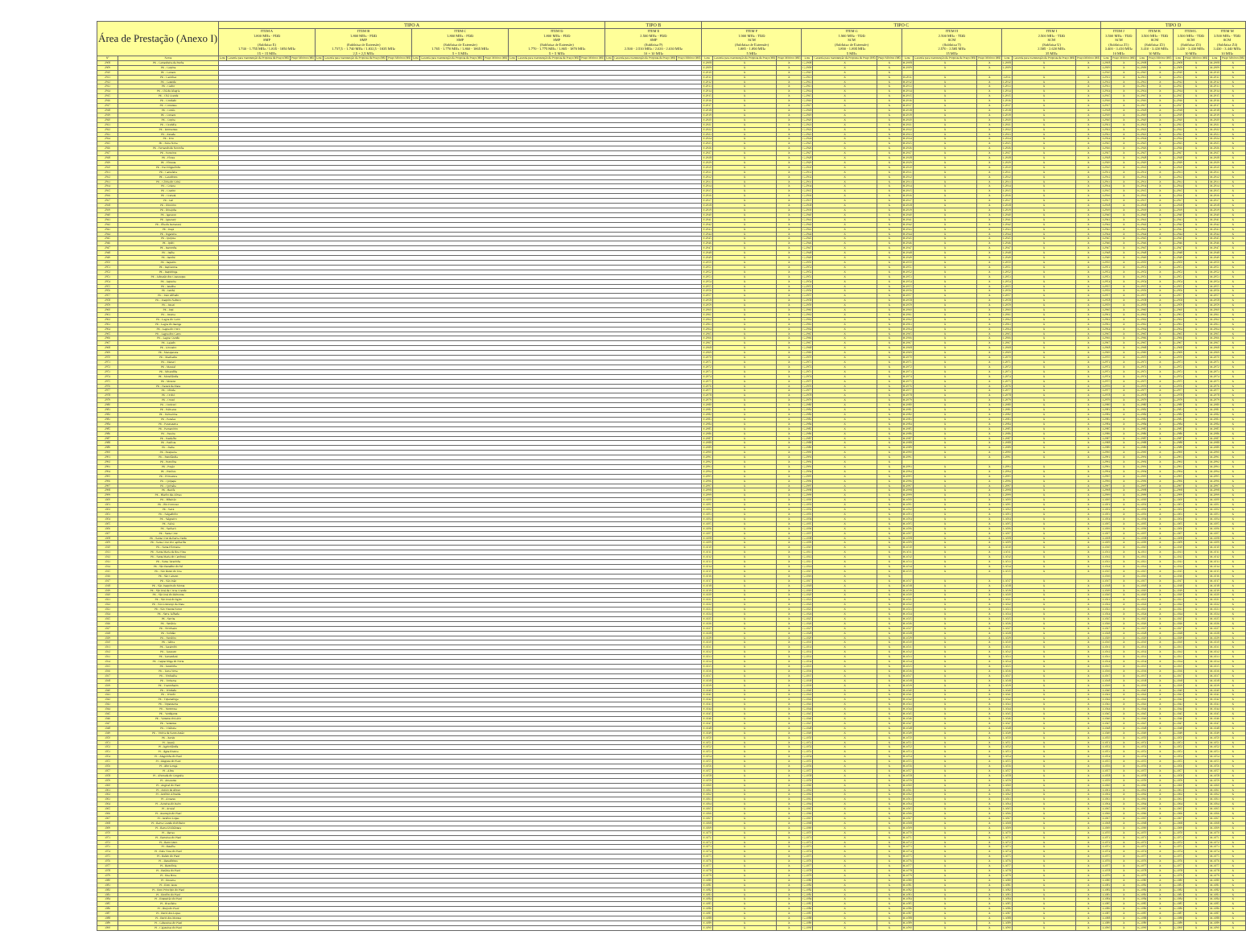| Área de Prestação (Anexo I) | | TIPO A | | | | | | | | | | | | TIPO B | | | TIPO C | | | | | | | | | | | | TIPO D | | | | | | | |
| --- | --- | --- | --- | --- | --- | --- | --- | --- | --- | --- | --- | --- | --- | --- | --- | --- | --- | --- | --- | --- | --- | --- | --- | --- | --- | --- | --- | --- | --- | --- | --- | --- | --- | --- | --- | --- |
| | | ITEM A 1.800 MHz - FDD SMP (Subfaixa E) 1.740 - 1.755 MHz / 1.835 - 1850 MHz 15 + 15 MHz | | | ITEM B 1.800 MHz - FDD SMP (Subfaixa de Extensão) 1.737,5 – 1.740 MHz / 1.832,5 - 1835 MHz 2,5 + 2,5 MHz | | | ITEM C 1.800 MHz - FDD SMP (Subfaixa de Extensão) 1.765 - 1.770 MHz / 1.860 - 1865 MHz 5 + 5 MHz | | | ITEM D 1.800 MHz - FDD SMP (Subfaixa de Extensão) 1.770 - 1.775 MHz / 1.865 - 1870 MHz 5 + 5 MHz | | | ITEM E 2.500 MHz - FDD SMP (Subfaixa P) 2.500 - 2.510 MHz / 2.620 - 2.630 MHz 10 + 10 MHz | | | ITEM F 1.900 MHz - TDD SCM (Subfaixa de Extensão) 1.885 - 1.890 MHz 5 MHz | | | ITEM G 1.900 MHz - TDD SCM (Subfaixa de Extensão) 1.890 - 1.895 MHz 5 MHz | | | ITEM H 2.500 MHz - TDD SCM (Subfaixa T) 2.570 - 2.585 MHz 15 MHz | | | ITEM I 2.500 MHz - TDD SCM (Subfaixa U) 2.585 - 2.620 MHz 35 MHz | | | ITEM J 3.500 MHz - TDD SCM (Subfaixa Z1) 3.400 - 3.410 MHz 10 MHz | | ITEM K 3.500 MHz - TDD SCM (Subfaixa Z2) 3.410 - 3.420 MHz 10 MHz | | ITEM L 3.500 MHz - TDD SCM (Subfaixa Z3) 3.420 - 3.430 MHz 10 MHz | | ITEM M 3.500 MHz - TDD SCM (Subfaixa Z4) 3.430 - 3.440 MHz 10 MHz | |
| Nº | Nome | Lote | Garantia para manutenção da Proposta de Preço (R$) | Preço Mínimo (R$) | Lote | Garantia para manutenção da Proposta de Preço (R$) | Preço Mínimo (R$) | Lote | Garantia para manutenção da Proposta de Preço (R$) | Preço Mínimo (R$) | Lote | Garantia para manutenção da Proposta de Preço (R$) | Preço Mínimo (R$) | Lote | Garantia para manutenção da Proposta de Preço (R$) | Preço Mínimo (R$) | Lote | Garantia para manutenção da Proposta de Preço (R$) | Preço Mínimo (R$) | Lote | Garantia para manutenção da Proposta de Preço (R$) | Preço Mínimo (R$) | Lote | Garantia para manutenção da Proposta de Preço (R$) | Preço Mínimo (R$) | Lote | Garantia para manutenção da Proposta de Preço (R$) | Preço Mínimo (R$) | Lote | Preço Mínimo (R$) | Lote | Preço Mínimo (R$) | Lote | Preço Mínimo (R$) | Lote | Preço Mínimo (R$) |
| 2908 | PE - Carnaubeira da Penha | | | | | | | | | | | | | | | | F-2908 | X | X | G-2908 | X | X | H-2908 | X | X | I-2908 | X | X | J-2908 | X | K-2908 | X | L-2908 | X | M-2908 | X |
| 2909 | PE - Carpina | | | | | | | | | | | | | | | | F-2909 | X | X | G-2909 | X | X | H-2909 | X | X | I-2909 | X | X | J-2909 | X | K-2909 | X | L-2909 | X | M-2909 | X |
| 2910 | PE - Caruaru | | | | | | | | | | | | | | | | F-2910 | X | X | G-2910 | X | X | | | | | | | J-2910 | X | K-2910 | X | L-2910 | X | M-2910 | X |
| 2911 | PE - Casinhas | | | | | | | | | | | | | | | | F-2911 | X | X | G-2911 | X | X | H-2911 | X | X | I-2911 | X | X | J-2911 | X | K-2911 | X | L-2911 | X | M-2911 | X |
| 2912 | PE - Catende | | | | | | | | | | | | | | | | F-2912 | X | X | G-2912 | X | X | H-2912 | X | X | I-2912 | X | X | J-2912 | X | K-2912 | X | L-2912 | X | M-2912 | X |
| 2913 | PE - Cedro | | | | | | | | | | | | | | | | F-2913 | X | X | G-2913 | X | X | H-2913 | X | X | I-2913 | X | X | J-2913 | X | K-2913 | X | L-2913 | X | M-2913 | X |
| 2914 | PE - Chã de Alegria | | | | | | | | | | | | | | | | F-2914 | X | X | G-2914 | X | X | H-2914 | X | X | I-2914 | X | X | J-2914 | X | K-2914 | X | L-2914 | X | M-2914 | X |
| 2915 | PE - Chã Grande | | | | | | | | | | | | | | | | F-2915 | X | X | G-2915 | X | X | H-2915 | X | X | I-2915 | X | X | J-2915 | X | K-2915 | X | L-2915 | X | M-2915 | X |
| 2916 | PE - Condado | | | | | | | | | | | | | | | | F-2916 | X | X | G-2916 | X | X | H-2916 | X | X | I-2916 | X | X | J-2916 | X | K-2916 | X | L-2916 | X | M-2916 | X |
| 2917 | PE - Correntes | | | | | | | | | | | | | | | | F-2917 | X | X | G-2917 | X | X | H-2917 | X | X | I-2917 | X | X | J-2917 | X | K-2917 | X | L-2917 | X | M-2917 | X |
| 2918 | PE - Cortês | | | | | | | | | | | | | | | | F-2918 | X | X | G-2918 | X | X | H-2918 | X | X | I-2918 | X | X | J-2918 | X | K-2918 | X | L-2918 | X | M-2918 | X |
| 2919 | PE - Cumaru | | | | | | | | | | | | | | | | F-2919 | X | X | G-2919 | X | X | H-2919 | X | X | I-2919 | X | X | J-2919 | X | K-2919 | X | L-2919 | X | M-2919 | X |
| 2920 | PE - Cupira | | | | | | | | | | | | | | | | F-2920 | X | X | G-2920 | X | X | H-2920 | X | X | I-2920 | X | X | J-2920 | X | K-2920 | X | L-2920 | X | M-2920 | X |
| 2921 | PE - Custódia | | | | | | | | | | | | | | | | F-2921 | X | X | G-2921 | X | X | H-2921 | X | X | I-2921 | X | X | J-2921 | X | K-2921 | X | L-2921 | X | M-2921 | X |
| 2922 | PE - Dormentes | | | | | | | | | | | | | | | | F-2922 | X | X | G-2922 | X | X | H-2922 | X | X | I-2922 | X | X | J-2922 | X | K-2922 | X | L-2922 | X | M-2922 | X |
| 2923 | PE - Escada | | | | | | | | | | | | | | | | F-2923 | X | X | G-2923 | X | X | H-2923 | X | X | I-2923 | X | X | J-2923 | X | K-2923 | X | L-2923 | X | M-2923 | X |
| 2924 | PE - Exu | | | | | | | | | | | | | | | | F-2924 | X | X | G-2924 | X | X | H-2924 | X | X | I-2924 | X | X | J-2924 | X | K-2924 | X | L-2924 | X | M-2924 | X |
| 2925 | PE - Feira Nova | | | | | | | | | | | | | | | | F-2925 | X | X | G-2925 | X | X | H-2925 | X | X | I-2925 | X | X | J-2925 | X | K-2925 | X | L-2925 | X | M-2925 | X |
| 2926 | PE - Fernando de Noronha | | | | | | | | | | | | | | | | F-2926 | X | X | G-2926 | X | X | H-2926 | X | X | I-2926 | X | X | J-2926 | X | K-2926 | X | L-2926 | X | M-2926 | X |
| 2927 | PE - Ferreiros | | | | | | | | | | | | | | | | F-2927 | X | X | G-2927 | X | X | H-2927 | X | X | I-2927 | X | X | J-2927 | X | K-2927 | X | L-2927 | X | M-2927 | X |
| 2928 | PE - Flores | | | | | | | | | | | | | | | | F-2928 | X | X | G-2928 | X | X | H-2928 | X | X | I-2928 | X | X | J-2928 | X | K-2928 | X | L-2928 | X | M-2928 | X |
| 2929 | PE - Floresta | | | | | | | | | | | | | | | | F-2929 | X | X | G-2929 | X | X | H-2929 | X | X | I-2929 | X | X | J-2929 | X | K-2929 | X | L-2929 | X | M-2929 | X |
| 2930 | PE - Frei Miguelinho | | | | | | | | | | | | | | | | F-2930 | X | X | G-2930 | X | X | H-2930 | X | X | I-2930 | X | X | J-2930 | X | K-2930 | X | L-2930 | X | M-2930 | X |
| 2931 | PE - Gameleira | | | | | | | | | | | | | | | | F-2931 | X | X | G-2931 | X | X | H-2931 | X | X | I-2931 | X | X | J-2931 | X | K-2931 | X | L-2931 | X | M-2931 | X |
| 2932 | PE - Garanhuns | | | | | | | | | | | | | | | | F-2932 | X | X | G-2932 | X | X | H-2932 | X | X | I-2932 | X | X | J-2932 | X | K-2932 | X | L-2932 | X | M-2932 | X |
| 2933 | PE - Glória do Goitá | | | | | | | | | | | | | | | | F-2933 | X | X | G-2933 | X | X | H-2933 | X | X | I-2933 | X | X | J-2933 | X | K-2933 | X | L-2933 | X | M-2933 | X |
| 2934 | PE - Goiana | | | | | | | | | | | | | | | | F-2934 | X | X | G-2934 | X | X | H-2934 | X | X | I-2934 | X | X | J-2934 | X | K-2934 | X | L-2934 | X | M-2934 | X |
| 2935 | PE - Granito | | | | | | | | | | | | | | | | F-2935 | X | X | G-2935 | X | X | H-2935 | X | X | I-2935 | X | X | J-2935 | X | K-2935 | X | L-2935 | X | M-2935 | X |
| 2936 | PE - Gravatá | | | | | | | | | | | | | | | | F-2936 | X | X | G-2936 | X | X | H-2936 | X | X | I-2936 | X | X | J-2936 | X | K-2936 | X | L-2936 | X | M-2936 | X |
| 2937 | PE - Iati | | | | | | | | | | | | | | | | F-2937 | X | X | G-2937 | X | X | H-2937 | X | X | I-2937 | X | X | J-2937 | X | K-2937 | X | L-2937 | X | M-2937 | X |
| 2938 | PE - Ibimirim | | | | | | | | | | | | | | | | F-2938 | X | X | G-2938 | X | X | H-2938 | X | X | I-2938 | X | X | J-2938 | X | K-2938 | X | L-2938 | X | M-2938 | X |
| 2939 | PE - Ibirajuba | | | | | | | | | | | | | | | | F-2939 | X | X | G-2939 | X | X | H-2939 | X | X | I-2939 | X | X | J-2939 | X | K-2939 | X | L-2939 | X | M-2939 | X |
| 2940 | PE - Igarassu | | | | | | | | | | | | | | | | F-2940 | X | X | G-2940 | X | X | H-2940 | X | X | I-2940 | X | X | J-2940 | X | K-2940 | X | L-2940 | X | M-2940 | X |
| 2941 | PE - Iguaracy | | | | | | | | | | | | | | | | F-2941 | X | X | G-2941 | X | X | H-2941 | X | X | I-2941 | X | X | J-2941 | X | K-2941 | X | L-2941 | X | M-2941 | X |
| 2942 | PE - Ilha de Itamaracá | | | | | | | | | | | | | | | | F-2942 | X | X | G-2942 | X | X | H-2942 | X | X | I-2942 | X | X | J-2942 | X | K-2942 | X | L-2942 | X | M-2942 | X |
| 2943 | PE - Inajá | | | | | | | | | | | | | | | | F-2943 | X | X | G-2943 | X | X | H-2943 | X | X | I-2943 | X | X | J-2943 | X | K-2943 | X | L-2943 | X | M-2943 | X |
| 2944 | PE - Ingazeira | | | | | | | | | | | | | | | | F-2944 | X | X | G-2944 | X | X | H-2944 | X | X | I-2944 | X | X | J-2944 | X | K-2944 | X | L-2944 | X | M-2944 | X |
| 2945 | PE - Ipojuca | | | | | | | | | | | | | | | | F-2945 | X | X | G-2945 | X | X | H-2945 | X | X | I-2945 | X | X | J-2945 | X | K-2945 | X | L-2945 | X | M-2945 | X |
| 2946 | PE - Ipubi | | | | | | | | | | | | | | | | F-2946 | X | X | G-2946 | X | X | H-2946 | X | X | I-2946 | X | X | J-2946 | X | K-2946 | X | L-2946 | X | M-2946 | X |
| 2947 | PE - Itacuruba | | | | | | | | | | | | | | | | F-2947 | X | X | G-2947 | X | X | H-2947 | X | X | I-2947 | X | X | J-2947 | X | K-2947 | X | L-2947 | X | M-2947 | X |
| 2948 | PE - Itaíba | | | | | | | | | | | | | | | | F-2948 | X | X | G-2948 | X | X | H-2948 | X | X | I-2948 | X | X | J-2948 | X | K-2948 | X | L-2948 | X | M-2948 | X |
| 2949 | PE - Itambé | | | | | | | | | | | | | | | | F-2949 | X | X | G-2949 | X | X | H-2949 | X | X | I-2949 | X | X | J-2949 | X | K-2949 | X | L-2949 | X | M-2949 | X |
| 2950 | PE - Itapetim | | | | | | | | | | | | | | | | F-2950 | X | X | G-2950 | X | X | H-2950 | X | X | I-2950 | X | X | J-2950 | X | K-2950 | X | L-2950 | X | M-2950 | X |
| 2951 | PE - Itapissuma | | | | | | | | | | | | | | | | F-2951 | X | X | G-2951 | X | X | H-2951 | X | X | I-2951 | X | X | J-2951 | X | K-2951 | X | L-2951 | X | M-2951 | X |
| 2952 | PE - Itaquitinga | | | | | | | | | | | | | | | | F-2952 | X | X | G-2952 | X | X | H-2952 | X | X | I-2952 | X | X | J-2952 | X | K-2952 | X | L-2952 | X | M-2952 | X |
| 2953 | PE - Jaboatão dos Guararapes | | | | | | | | | | | | | | | | F-2953 | X | X | G-2953 | X | X | H-2953 | X | X | I-2953 | X | X | J-2953 | X | K-2953 | X | L-2953 | X | M-2953 | X |
| 2954 | PE - Jaqueira | | | | | | | | | | | | | | | | F-2954 | X | X | G-2954 | X | X | H-2954 | X | X | I-2954 | X | X | J-2954 | X | K-2954 | X | L-2954 | X | M-2954 | X |
| 2955 | PE - Jataúba | | | | | | | | | | | | | | | | F-2955 | X | X | G-2955 | X | X | H-2955 | X | X | I-2955 | X | X | J-2955 | X | K-2955 | X | L-2955 | X | M-2955 | X |
| 2956 | PE - Jatobá | | | | | | | | | | | | | | | | F-2956 | X | X | G-2956 | X | X | H-2956 | X | X | I-2956 | X | X | J-2956 | X | K-2956 | X | L-2956 | X | M-2956 | X |
| 2957 | PE - João Alfredo | | | | | | | | | | | | | | | | F-2957 | X | X | G-2957 | X | X | H-2957 | X | X | I-2957 | X | X | J-2957 | X | K-2957 | X | L-2957 | X | M-2957 | X |
| 2958 | PE - Joaquim Nabuco | | | | | | | | | | | | | | | | F-2958 | X | X | G-2958 | X | X | H-2958 | X | X | I-2958 | X | X | J-2958 | X | K-2958 | X | L-2958 | X | M-2958 | X |
| 2959 | PE - Jucati | | | | | | | | | | | | | | | | F-2959 | X | X | G-2959 | X | X | H-2959 | X | X | I-2959 | X | X | J-2959 | X | K-2959 | X | L-2959 | X | M-2959 | X |
| 2960 | PE - Jupi | | | | | | | | | | | | | | | | F-2960 | X | X | G-2960 | X | X | H-2960 | X | X | I-2960 | X | X | J-2960 | X | K-2960 | X | L-2960 | X | M-2960 | X |
| 2961 | PE - Jurema | | | | | | | | | | | | | | | | F-2961 | X | X | G-2961 | X | X | H-2961 | X | X | I-2961 | X | X | J-2961 | X | K-2961 | X | L-2961 | X | M-2961 | X |
| 2962 | PE - Lagoa do Carro | | | | | | | | | | | | | | | | F-2962 | X | X | G-2962 | X | X | H-2962 | X | X | I-2962 | X | X | J-2962 | X | K-2962 | X | L-2962 | X | M-2962 | X |
| 2963 | PE - Lagoa do Itaenga | | | | | | | | | | | | | | | | F-2963 | X | X | G-2963 | X | X | H-2963 | X | X | I-2963 | X | X | J-2963 | X | K-2963 | X | L-2963 | X | M-2963 | X |
| 2964 | PE - Lagoa do Ouro | | | | | | | | | | | | | | | | F-2964 | X | X | G-2964 | X | X | H-2964 | X | X | I-2964 | X | X | J-2964 | X | K-2964 | X | L-2964 | X | M-2964 | X |
| 2965 | PE - Lagoa dos Gatos | | | | | | | | | | | | | | | | F-2965 | X | X | G-2965 | X | X | H-2965 | X | X | I-2965 | X | X | J-2965 | X | K-2965 | X | L-2965 | X | M-2965 | X |
| 2966 | PE - Lagoa Grande | | | | | | | | | | | | | | | | F-2966 | X | X | G-2966 | X | X | H-2966 | X | X | I-2966 | X | X | J-2966 | X | K-2966 | X | L-2966 | X | M-2966 | X |
| 2967 | PE - Lajedo | | | | | | | | | | | | | | | | F-2967 | X | X | G-2967 | X | X | H-2967 | X | X | I-2967 | X | X | J-2967 | X | K-2967 | X | L-2967 | X | M-2967 | X |
| 2968 | PE - Limoeiro | | | | | | | | | | | | | | | | F-2968 | X | X | G-2968 | X | X | H-2968 | X | X | I-2968 | X | X | J-2968 | X | K-2968 | X | L-2968 | X | M-2968 | X |
| 2969 | PE - Macaparana | | | | | | | | | | | | | | | | F-2969 | X | X | G-2969 | X | X | H-2969 | X | X | I-2969 | X | X | J-2969 | X | K-2969 | X | L-2969 | X | M-2969 | X |
| 2970 | PE - Machados | | | | | | | | | | | | | | | | F-2970 | X | X | G-2970 | X | X | H-2970 | X | X | I-2970 | X | X | J-2970 | X | K-2970 | X | L-2970 | X | M-2970 | X |
| 2971 | PE - Manari | | | | | | | | | | | | | | | | F-2971 | X | X | G-2971 | X | X | H-2971 | X | X | I-2971 | X | X | J-2971 | X | K-2971 | X | L-2971 | X | M-2971 | X |
| 2972 | PE - Maraial | | | | | | | | | | | | | | | | F-2972 | X | X | G-2972 | X | X | H-2972 | X | X | I-2972 | X | X | J-2972 | X | K-2972 | X | L-2972 | X | M-2972 | X |
| 2973 | PE - Mirandiba | | | | | | | | | | | | | | | | F-2973 | X | X | G-2973 | X | X | H-2973 | X | X | I-2973 | X | X | J-2973 | X | K-2973 | X | L-2973 | X | M-2973 | X |
| 2974 | PE - Moreilândia | | | | | | | | | | | | | | | | F-2974 | X | X | G-2974 | X | X | H-2974 | X | X | I-2974 | X | X | J-2974 | X | K-2974 | X | L-2974 | X | M-2974 | X |
| 2975 | PE - Moreno | | | | | | | | | | | | | | | | F-2975 | X | X | G-2975 | X | X | H-2975 | X | X | I-2975 | X | X | J-2975 | X | K-2975 | X | L-2975 | X | M-2975 | X |
| 2976 | PE - Nazaré da Mata | | | | | | | | | | | | | | | | F-2976 | X | X | G-2976 | X | X | H-2976 | X | X | I-2976 | X | X | J-2976 | X | K-2976 | X | L-2976 | X | M-2976 | X |
| 2977 | PE - Olinda | | | | | | | | | | | | | | | | F-2977 | X | X | G-2977 | X | X | H-2977 | X | X | I-2977 | X | X | J-2977 | X | K-2977 | X | L-2977 | X | M-2977 | X |
| 2978 | PE - Orobó | | | | | | | | | | | | | | | | F-2978 | X | X | G-2978 | X | X | H-2978 | X | X | I-2978 | X | X | J-2978 | X | K-2978 | X | L-2978 | X | M-2978 | X |
| 2979 | PE - Orocó | | | | | | | | | | | | | | | | F-2979 | X | X | G-2979 | X | X | H-2979 | X | X | I-2979 | X | X | J-2979 | X | K-2979 | X | L-2979 | X | M-2979 | X |
| 2980 | PE - Ouricuri | | | | | | | | | | | | | | | | F-2980 | X | X | G-2980 | X | X | H-2980 | X | X | I-2980 | X | X | J-2980 | X | K-2980 | X | L-2980 | X | M-2980 | X |
| 2981 | PE - Palmares | | | | | | | | | | | | | | | | F-2981 | X | X | G-2981 | X | X | H-2981 | X | X | I-2981 | X | X | J-2981 | X | K-2981 | X | L-2981 | X | M-2981 | X |
| 2982 | PE - Palmeirina | | | | | | | | | | | | | | | | F-2982 | X | X | G-2982 | X | X | H-2982 | X | X | I-2982 | X | X | J-2982 | X | K-2982 | X | L-2982 | X | M-2982 | X |
| 2983 | PE - Panelas | | | | | | | | | | | | | | | | F-2983 | X | X | G-2983 | X | X | H-2983 | X | X | I-2983 | X | X | J-2983 | X | K-2983 | X | L-2983 | X | M-2983 | X |
| 2984 | PE - Paranatama | | | | | | | | | | | | | | | | F-2984 | X | X | G-2984 | X | X | H-2984 | X | X | I-2984 | X | X | J-2984 | X | K-2984 | X | L-2984 | X | M-2984 | X |
| 2985 | PE - Parnamirim | | | | | | | | | | | | | | | | F-2985 | X | X | G-2985 | X | X | H-2985 | X | X | I-2985 | X | X | J-2985 | X | K-2985 | X | L-2985 | X | M-2985 | X |
| 2986 | PE - Passira | | | | | | | | | | | | | | | | F-2986 | X | X | G-2986 | X | X | H-2986 | X | X | I-2986 | X | X | J-2986 | X | K-2986 | X | L-2986 | X | M-2986 | X |
| 2987 | PE - Paudalho | | | | | | | | | | | | | | | | F-2987 | X | X | G-2987 | X | X | H-2987 | X | X | I-2987 | X | X | J-2987 | X | K-2987 | X | L-2987 | X | M-2987 | X |
| 2988 | PE - Paulista | | | | | | | | | | | | | | | | F-2988 | X | X | G-2988 | X | X | H-2988 | X | X | I-2988 | X | X | J-2988 | X | K-2988 | X | L-2988 | X | M-2988 | X |
| 2989 | PE - Pedra | | | | | | | | | | | | | | | | F-2989 | X | X | G-2989 | X | X | H-2989 | X | X | I-2989 | X | X | J-2989 | X | K-2989 | X | L-2989 | X | M-2989 | X |
| 2990 | PE - Pesqueira | | | | | | | | | | | | | | | | F-2990 | X | X | G-2990 | X | X | H-2990 | X | X | I-2990 | X | X | J-2990 | X | K-2990 | X | L-2990 | X | M-2990 | X |
| 2991 | PE - Petrolândia | | | | | | | | | | | | | | | | F-2991 | X | X | G-2991 | X | X | H-2991 | X | X | I-2991 | X | X | J-2991 | X | K-2991 | X | L-2991 | X | M-2991 | X |
| 2992 | PE - Petrolina | | | | | | | | | | | | | | | | F-2992 | X | X | G-2992 | X | X | | | | | | | J-2992 | X | K-2992 | X | L-2992 | X | M-2992 | X |
| 2993 | PE - Poção | | | | | | | | | | | | | | | | F-2993 | X | X | G-2993 | X | X | H-2993 | X | X | I-2993 | X | X | J-2993 | X | K-2993 | X | L-2993 | X | M-2993 | X |
| 2994 | PE - Pombos | | | | | | | | | | | | | | | | F-2994 | X | X | G-2994 | X | X | H-2994 | X | X | I-2994 | X | X | J-2994 | X | K-2994 | X | L-2994 | X | M-2994 | X |
| 2995 | PE - Primavera | | | | | | | | | | | | | | | | F-2995 | X | X | G-2995 | X | X | H-2995 | X | X | I-2995 | X | X | J-2995 | X | K-2995 | X | L-2995 | X | M-2995 | X |
| 2996 | PE - Quipapá | | | | | | | | | | | | | | | | F-2996 | X | X | G-2996 | X | X | H-2996 | X | X | I-2996 | X | X | J-2996 | X | K-2996 | X | L-2996 | X | M-2996 | X |
| 2997 | PE - Quixaba | | | | | | | | | | | | | | | | F-2997 | X | X | G-2997 | X | X | H-2997 | X | X | I-2997 | X | X | J-2997 | X | K-2997 | X | L-2997 | X | M-2997 | X |
| 2998 | PE - Recife | | | | | | | | | | | | | | | | F-2998 | X | X | G-2998 | X | X | H-2998 | X | X | I-2998 | X | X | J-2998 | X | K-2998 | X | L-2998 | X | M-2998 | X |
| 2999 | PE - Riacho das Almas | | | | | | | | | | | | | | | | F-2999 | X | X | G-2999 | X | X | H-2999 | X | X | I-2999 | X | X | J-2999 | X | K-2999 | X | L-2999 | X | M-2999 | X |
| 3000 | PE - Ribeirão | | | | | | | | | | | | | | | | F-3000 | X | X | G-3000 | X | X | H-3000 | X | X | I-3000 | X | X | J-3000 | X | K-3000 | X | L-3000 | X | M-3000 | X |
| 3001 | PE - Rio Formoso | | | | | | | | | | | | | | | | F-3001 | X | X | G-3001 | X | X | H-3001 | X | X | I-3001 | X | X | J-3001 | X | K-3001 | X | L-3001 | X | M-3001 | X |
| 3002 | PE - Sairé | | | | | | | | | | | | | | | | F-3002 | X | X | G-3002 | X | X | H-3002 | X | X | I-3002 | X | X | J-3002 | X | K-3002 | X | L-3002 | X | M-3002 | X |
| 3003 | PE - Salgadinho | | | | | | | | | | | | | | | | F-3003 | X | X | G-3003 | X | X | H-3003 | X | X | I-3003 | X | X | J-3003 | X | K-3003 | X | L-3003 | X | M-3003 | X |
| 3004 | PE - Salgueiro | | | | | | | | | | | | | | | | F-3004 | X | X | G-3004 | X | X | H-3004 | X | X | I-3004 | X | X | J-3004 | X | K-3004 | X | L-3004 | X | M-3004 | X |
| 3005 | PE - Saloá | | | | | | | | | | | | | | | | F-3005 | X | X | G-3005 | X | X | H-3005 | X | X | I-3005 | X | X | J-3005 | X | K-3005 | X | L-3005 | X | M-3005 | X |
| 3006 | PE - Sanharó | | | | | | | | | | | | | | | | F-3006 | X | X | G-3006 | X | X | H-3006 | X | X | I-3006 | X | X | J-3006 | X | K-3006 | X | L-3006 | X | M-3006 | X |
| 3007 | PE - Santa Cruz | | | | | | | | | | | | | | | | F-3007 | X | X | G-3007 | X | X | H-3007 | X | X | I-3007 | X | X | J-3007 | X | K-3007 | X | L-3007 | X | M-3007 | X |
| 3008 | PE - Santa Cruz da Baixa Verde | | | | | | | | | | | | | | | | F-3008 | X | X | G-3008 | X | X | H-3008 | X | X | I-3008 | X | X | J-3008 | X | K-3008 | X | L-3008 | X | M-3008 | X |
| 3009 | PE - Santa Cruz do Capibaribe | | | | | | | | | | | | | | | | F-3009 | X | X | G-3009 | X | X | H-3009 | X | X | I-3009 | X | X | J-3009 | X | K-3009 | X | L-3009 | X | M-3009 | X |
| 3010 | PE - Santa Filomena | | | | | | | | | | | | | | | | F-3010 | X | X | G-3010 | X | X | H-3010 | X | X | I-3010 | X | X | J-3010 | X | K-3010 | X | L-3010 | X | M-3010 | X |
| 3011 | PE - Santa Maria da Boa Vista | | | | | | | | | | | | | | | | F-3011 | X | X | G-3011 | X | X | H-3011 | X | X | I-3011 | X | X | J-3011 | X | K-3011 | X | L-3011 | X | M-3011 | X |
| 3012 | PE - Santa Maria do Cambucá | | | | | | | | | | | | | | | | F-3012 | X | X | G-3012 | X | X | H-3012 | X | X | I-3012 | X | X | J-3012 | X | K-3012 | X | L-3012 | X | M-3012 | X |
| 3013 | PE - Santa Terezinha | | | | | | | | | | | | | | | | F-3013 | X | X | G-3013 | X | X | H-3013 | X | X | I-3013 | X | X | J-3013 | X | K-3013 | X | L-3013 | X | M-3013 | X |
| 3014 | PE - São Benedito do Sul | | | | | | | | | | | | | | | | F-3014 | X | X | G-3014 | X | X | H-3014 | X | X | I-3014 | X | X | J-3014 | X | K-3014 | X | L-3014 | X | M-3014 | X |
| 3015 | PE - São Bento do Una | | | | | | | | | | | | | | | | F-3015 | X | X | G-3015 | X | X | H-3015 | X | X | I-3015 | X | X | J-3015 | X | K-3015 | X | L-3015 | X | M-3015 | X |
| 3016 | PE - São Caitano | | | | | | | | | | | | | | | | F-3016 | X | X | G-3016 | X | X | | | | | | | J-3016 | X | K-3016 | X | L-3016 | X | M-3016 | X |
| 3017 | PE - São João | | | | | | | | | | | | | | | | F-3017 | X | X | G-3017 | X | X | H-3017 | X | X | I-3017 | X | X | J-3017 | X | K-3017 | X | L-3017 | X | M-3017 | X |
| 3018 | PE - São Joaquim do Monte | | | | | | | | | | | | | | | | F-3018 | X | X | G-3018 | X | X | H-3018 | X | X | I-3018 | X | X | J-3018 | X | K-3018 | X | L-3018 | X | M-3018 | X |
| 3019 | PE - São José da Coroa Grande | | | | | | | | | | | | | | | | F-3019 | X | X | G-3019 | X | X | H-3019 | X | X | I-3019 | X | X | J-3019 | X | K-3019 | X | L-3019 | X | M-3019 | X |
| 3020 | PE - São José do Belmonte | | | | | | | | | | | | | | | | F-3020 | X | X | G-3020 | X | X | H-3020 | X | X | I-3020 | X | X | J-3020 | X | K-3020 | X | L-3020 | X | M-3020 | X |
| 3021 | PE - São José do Egito | | | | | | | | | | | | | | | | F-3021 | X | X | G-3021 | X | X | H-3021 | X | X | I-3021 | X | X | J-3021 | X | K-3021 | X | L-3021 | X | M-3021 | X |
| 3022 | PE - São Lourenço da Mata | | | | | | | | | | | | | | | | F-3022 | X | X | G-3022 | X | X | H-3022 | X | X | I-3022 | X | X | J-3022 | X | K-3022 | X | L-3022 | X | M-3022 | X |
| 3023 | PE - São Vicente Ferrer | | | | | | | | | | | | | | | | F-3023 | X | X | G-3023 | X | X | H-3023 | X | X | I-3023 | X | X | J-3023 | X | K-3023 | X | L-3023 | X | M-3023 | X |
| 3024 | PE - Serra Talhada | | | | | | | | | | | | | | | | F-3024 | X | X | G-3024 | X | X | H-3024 | X | X | I-3024 | X | X | J-3024 | X | K-3024 | X | L-3024 | X | M-3024 | X |
| 3025 | PE - Serrita | | | | | | | | | | | | | | | | F-3025 | X | X | G-3025 | X | X | H-3025 | X | X | I-3025 | X | X | J-3025 | X | K-3025 | X | L-3025 | X | M-3025 | X |
| 3026 | PE - Sertânia | | | | | | | | | | | | | | | | F-3026 | X | X | G-3026 | X | X | H-3026 | X | X | I-3026 | X | X | J-3026 | X | K-3026 | X | L-3026 | X | M-3026 | X |
| 3027 | PE - Sirinhaém | | | | | | | | | | | | | | | | F-3027 | X | X | G-3027 | X | X | H-3027 | X | X | I-3027 | X | X | J-3027 | X | K-3027 | X | L-3027 | X | M-3027 | X |
| 3028 | PE - Solidão | | | | | | | | | | | | | | | | F-3028 | X | X | G-3028 | X | X | H-3028 | X | X | I-3028 | X | X | J-3028 | X | K-3028 | X | L-3028 | X | M-3028 | X |
| 3029 | PE - Surubim | | | | | | | | | | | | | | | | F-3029 | X | X | G-3029 | X | X | H-3029 | X | X | I-3029 | X | X | J-3029 | X | K-3029 | X | L-3029 | X | M-3029 | X |
| 3030 | PE - Tabira | | | | | | | | | | | | | | | | F-3030 | X | X | G-3030 | X | X | H-3030 | X | X | I-3030 | X | X | J-3030 | X | K-3030 | X | L-3030 | X | M-3030 | X |
| 3031 | PE - Tacaimbó | | | | | | | | | | | | | | | | F-3031 | X | X | G-3031 | X | X | H-3031 | X | X | I-3031 | X | X | J-3031 | X | K-3031 | X | L-3031 | X | M-3031 | X |
| 3032 | PE - Tacaratu | | | | | | | | | | | | | | | | F-3032 | X | X | G-3032 | X | X | H-3032 | X | X | I-3032 | X | X | J-3032 | X | K-3032 | X | L-3032 | X | M-3032 | X |
| 3033 | PE - Tamandaré | | | | | | | | | | | | | | | | F-3033 | X | X | G-3033 | X | X | H-3033 | X | X | I-3033 | X | X | J-3033 | X | K-3033 | X | L-3033 | X | M-3033 | X |
| 3034 | PE - Taquaritinga do Norte | | | | | | | | | | | | | | | | F-3034 | X | X | G-3034 | X | X | H-3034 | X | X | I-3034 | X | X | J-3034 | X | K-3034 | X | L-3034 | X | M-3034 | X |
| 3035 | PE - Terezinha | | | | | | | | | | | | | | | | F-3035 | X | X | G-3035 | X | X | H-3035 | X | X | I-3035 | X | X | J-3035 | X | K-3035 | X | L-3035 | X | M-3035 | X |
| 3036 | PE - Terra Nova | | | | | | | | | | | | | | | | F-3036 | X | X | G-3036 | X | X | H-3036 | X | X | I-3036 | X | X | J-3036 | X | K-3036 | X | L-3036 | X | M-3036 | X |
| 3037 | PE - Timbaúba | | | | | | | | | | | | | | | | F-3037 | X | X | G-3037 | X | X | H-3037 | X | X | I-3037 | X | X | J-3037 | X | K-3037 | X | L-3037 | X | M-3037 | X |
| 3038 | PE - Toritama | | | | | | | | | | | | | | | | F-3038 | X | X | G-3038 | X | X | H-3038 | X | X | I-3038 | X | X | J-3038 | X | K-3038 | X | L-3038 | X | M-3038 | X |
| 3039 | PE - Tracunhaém | | | | | | | | | | | | | | | | F-3039 | X | X | G-3039 | X | X | H-3039 | X | X | I-3039 | X | X | J-3039 | X | K-3039 | X | L-3039 | X | M-3039 | X |
| 3040 | PE - Trindade | | | | | | | | | | | | | | | | F-3040 | X | X | G-3040 | X | X | H-3040 | X | X | I-3040 | X | X | J-3040 | X | K-3040 | X | L-3040 | X | M-3040 | X |
| 3041 | PE - Triunfo | | | | | | | | | | | | | | | | F-3041 | X | X | G-3041 | X | X | H-3041 | X | X | I-3041 | X | X | J-3041 | X | K-3041 | X | L-3041 | X | M-3041 | X |
| 3042 | PE - Tupanatinga | | | | | | | | | | | | | | | | F-3042 | X | X | G-3042 | X | X | H-3042 | X | X | I-3042 | X | X | J-3042 | X | K-3042 | X | L-3042 | X | M-3042 | X |
| 3043 | PE - Tuparetama | | | | | | | | | | | | | | | | F-3043 | X | X | G-3043 | X | X | H-3043 | X | X | I-3043 | X | X | J-3043 | X | K-3043 | X | L-3043 | X | M-3043 | X |
| 3044 | PE - Venturosa | | | | | | | | | | | | | | | | F-3044 | X | X | G-3044 | X | X | H-3044 | X | X | I-3044 | X | X | J-3044 | X | K-3044 | X | L-3044 | X | M-3044 | X |
| 3045 | PE - Verdejante | | | | | | | | | | | | | | | | F-3045 | X | X | G-3045 | X | X | H-3045 | X | X | I-3045 | X | X | J-3045 | X | K-3045 | X | L-3045 | X | M-3045 | X |
| 3046 | PE - Vertente do Lério | | | | | | | | | | | | | | | | F-3046 | X | X | G-3046 | X | X | H-3046 | X | X | I-3046 | X | X | J-3046 | X | K-3046 | X | L-3046 | X | M-3046 | X |
| 3047 | PE - Vertentes | | | | | | | | | | | | | | | | F-3047 | X | X | G-3047 | X | X | H-3047 | X | X | I-3047 | X | X | J-3047 | X | K-3047 | X | L-3047 | X | M-3047 | X |
| 3048 | PE - Vicência | | | | | | | | | | | | | | | | F-3048 | X | X | G-3048 | X | X | H-3048 | X | X | I-3048 | X | X | J-3048 | X | K-3048 | X | L-3048 | X | M-3048 | X |
| 3049 | PE - Vitória de Santo Antão | | | | | | | | | | | | | | | | F-3049 | X | X | G-3049 | X | X | H-3049 | X | X | I-3049 | X | X | J-3049 | X | K-3049 | X | L-3049 | X | M-3049 | X |
| 3050 | PE - Xexéu | | | | | | | | | | | | | | | | F-3050 | X | X | G-3050 | X | X | H-3050 | X | X | I-3050 | X | X | J-3050 | X | K-3050 | X | L-3050 | X | M-3050 | X |
| 3051 | PI - Acauã | | | | | | | | | | | | | | | | F-3051 | X | X | G-3051 | X | X | H-3051 | X | X | I-3051 | X | X | J-3051 | X | K-3051 | X | L-3051 | X | M-3051 | X |
| 3052 | PI - Agricolândia | | | | | | | | | | | | | | | | F-3052 | X | X | G-3052 | X | X | H-3052 | X | X | I-3052 | X | X | J-3052 | X | K-3052 | X | L-3052 | X | M-3052 | X |
| 3053 | PI - Água Branca | | | | | | | | | | | | | | | | F-3053 | X | X | G-3053 | X | X | H-3053 | X | X | I-3053 | X | X | J-3053 | X | K-3053 | X | L-3053 | X | M-3053 | X |
| 3054 | PI - Alagoinha do Piauí | | | | | | | | | | | | | | | | F-3054 | X | X | G-3054 | X | X | H-3054 | X | X | I-3054 | X | X | J-3054 | X | K-3054 | X | L-3054 | X | M-3054 | X |
| 3055 | PI - Alegrete do Piauí | | | | | | | | | | | | | | | | F-3055 | X | X | G-3055 | X | X | H-3055 | X | X | I-3055 | X | X | J-3055 | X | K-3055 | X | L-3055 | X | M-3055 | X |
| 3056 | PI - Alto Longá | | | | | | | | | | | | | | | | F-3056 | X | X | G-3056 | X | X | H-3056 | X | X | I-3056 | X | X | J-3056 | X | K-3056 | X | L-3056 | X | M-3056 | X |
| 3057 | PI - Altos | | | | | | | | | | | | | | | | F-3057 | X | X | G-3057 | X | X | H-3057 | X | X | I-3057 | X | X | J-3057 | X | K-3057 | X | L-3057 | X | M-3057 | X |
| 3058 | PI - Alvorada do Gurguéia | | | | | | | | | | | | | | | | F-3058 | X | X | G-3058 | X | X | H-3058 | X | X | I-3058 | X | X | J-3058 | X | K-3058 | X | L-3058 | X | M-3058 | X |
| 3059 | PI - Amarante | | | | | | | | | | | | | | | | F-3059 | X | X | G-3059 | X | X | H-3059 | X | X | I-3059 | X | X | J-3059 | X | K-3059 | X | L-3059 | X | M-3059 | X |
| 3060 | PI - Angical do Piauí | | | | | | | | | | | | | | | | F-3060 | X | X | G-3060 | X | X | H-3060 | X | X | I-3060 | X | X | J-3060 | X | K-3060 | X | L-3060 | X | M-3060 | X |
| 3061 | PI - Anísio de Abreu | | | | | | | | | | | | | | | | F-3061 | X | X | G-3061 | X | X | H-3061 | X | X | I-3061 | X | X | J-3061 | X | K-3061 | X | L-3061 | X | M-3061 | X |
| 3062 | PI - Antônio Almeida | | | | | | | | | | | | | | | | F-3062 | X | X | G-3062 | X | X | H-3062 | X | X | I-3062 | X | X | J-3062 | X | K-3062 | X | L-3062 | X | M-3062 | X |
| 3063 | PI - Aroazes | | | | | | | | | | | | | | | | F-3063 | X | X | G-3063 | X | X | H-3063 | X | X | I-3063 | X | X | J-3063 | X | K-3063 | X | L-3063 | X | M-3063 | X |
| 3064 | PI - Aroeiras do Itaim | | | | | | | | | | | | | | | | F-3064 | X | X | G-3064 | X | X | H-3064 | X | X | I-3064 | X | X | J-3064 | X | K-3064 | X | L-3064 | X | M-3064 | X |
| 3065 | PI - Arraial | | | | | | | | | | | | | | | | F-3065 | X | X | G-3065 | X | X | H-3065 | X | X | I-3065 | X | X | J-3065 | X | K-3065 | X | L-3065 | X | M-3065 | X |
| 3066 | PI - Assunção do Piauí | | | | | | | | | | | | | | | | F-3066 | X | X | G-3066 | X | X | H-3066 | X | X | I-3066 | X | X | J-3066 | X | K-3066 | X | L-3066 | X | M-3066 | X |
| 3067 | PI - Avelino Lopes | | | | | | | | | | | | | | | | F-3067 | X | X | G-3067 | X | X | H-3067 | X | X | I-3067 | X | X | J-3067 | X | K-3067 | X | L-3067 | X | M-3067 | X |
| 3068 | PI - Baixa Grande do Ribeiro | | | | | | | | | | | | | | | | F-3068 | X | X | G-3068 | X | X | H-3068 | X | X | I-3068 | X | X | J-3068 | X | K-3068 | X | L-3068 | X | M-3068 | X |
| 3069 | PI - Barra D'Alcântara | | | | | | | | | | | | | | | | F-3069 | X | X | G-3069 | X | X | H-3069 | X | X | I-3069 | X | X | J-3069 | X | K-3069 | X | L-3069 | X | M-3069 | X |
| 3070 | PI - Barras | | | | | | | | | | | | | | | | F-3070 | X | X | G-3070 | X | X | H-3070 | X | X | I-3070 | X | X | J-3070 | X | K-3070 | X | L-3070 | X | M-3070 | X |
| 3071 | PI - Barreiras do Piauí | | | | | | | | | | | | | | | | F-3071 | X | X | G-3071 | X | X | H-3071 | X | X | I-3071 | X | X | J-3071 | X | K-3071 | X | L-3071 | X | M-3071 | X |
| 3072 | PI - Barro Duro | | | | | | | | | | | | | | | | F-3072 | X | X | G-3072 | X | X | H-3072 | X | X | I-3072 | X | X | J-3072 | X | K-3072 | X | L-3072 | X | M-3072 | X |
| 3073 | PI - Batalha | | | | | | | | | | | | | | | | F-3073 | X | X | G-3073 | X | X | H-3073 | X | X | I-3073 | X | X | J-3073 | X | K-3073 | X | L-3073 | X | M-3073 | X |
| 3074 | PI - Bela Vista do Piauí | | | | | | | | | | | | | | | | F-3074 | X | X | G-3074 | X | X | H-3074 | X | X | I-3074 | X | X | J-3074 | X | K-3074 | X | L-3074 | X | M-3074 | X |
| 3075 | PI - Belém do Piauí | | | | | | | | | | | | | | | | F-3075 | X | X | G-3075 | X | X | H-3075 | X | X | I-3075 | X | X | J-3075 | X | K-3075 | X | L-3075 | X | M-3075 | X |
| 3076 | PI - Beneditinos | | | | | | | | | | | | | | | | F-3076 | X | X | G-3076 | X | X | H-3076 | X | X | I-3076 | X | X | J-3076 | X | K-3076 | X | L-3076 | X | M-3076 | X |
| 3077 | PI - Bertolínia | | | | | | | | | | | | | | | | F-3077 | X | X | G-3077 | X | X | H-3077 | X | X | I-3077 | X | X | J-3077 | X | K-3077 | X | L-3077 | X | M-3077 | X |
| 3078 | PI - Betânia do Piauí | | | | | | | | | | | | | | | | F-3078 | X | X | G-3078 | X | X | H-3078 | X | X | I-3078 | X | X | J-3078 | X | K-3078 | X | L-3078 | X | M-3078 | X |
| 3079 | PI - Boa Hora | | | | | | | | | | | | | | | | F-3079 | X | X | G-3079 | X | X | H-3079 | X | X | I-3079 | X | X | J-3079 | X | K-3079 | X | L-3079 | X | M-3079 | X |
| 3080 | PI - Bocaina | | | | | | | | | | | | | | | | F-3080 | X | X | G-3080 | X | X | H-3080 | X | X | I-3080 | X | X | J-3080 | X | K-3080 | X | L-3080 | X | M-3080 | X |
| 3081 | PI - Bom Jesus | | | | | | | | | | | | | | | | F-3081 | X | X | G-3081 | X | X | H-3081 | X | X | I-3081 | X | X | J-3081 | X | K-3081 | X | L-3081 | X | M-3081 | X |
| 3082 | PI - Bom Princípio do Piauí | | | | | | | | | | | | | | | | F-3082 | X | X | G-3082 | X | X | H-3082 | X | X | I-3082 | X | X | J-3082 | X | K-3082 | X | L-3082 | X | M-3082 | X |
| 3083 | PI - Bonfim do Piauí | | | | | | | | | | | | | | | | F-3083 | X | X | G-3083 | X | X | H-3083 | X | X | I-3083 | X | X | J-3083 | X | K-3083 | X | L-3083 | X | M-3083 | X |
| 3084 | PI - Boqueirão do Piauí | | | | | | | | | | | | | | | | F-3084 | X | X | G-3084 | X | X | H-3084 | X | X | I-3084 | X | X | J-3084 | X | K-3084 | X | L-3084 | X | M-3084 | X |
| 3085 | PI - Brasileira | | | | | | | | | | | | | | | | F-3085 | X | X | G-3085 | X | X | H-3085 | X | X | I-3085 | X | X | J-3085 | X | K-3085 | X | L-3085 | X | M-3085 | X |
| 3086 | PI - Brejo do Piauí | | | | | | | | | | | | | | | | F-3086 | X | X | G-3086 | X | X | H-3086 | X | X | I-3086 | X | X | J-3086 | X | K-3086 | X | L-3086 | X | M-3086 | X |
| 3087 | PI - Buriti dos Lopes | | | | | | | | | | | | | | | | F-3087 | X | X | G-3087 | X | X | H-3087 | X | X | I-3087 | X | X | J-3087 | X | K-3087 | X | L-3087 | X | M-3087 | X |
| 3088 | PI - Buriti dos Montes | | | | | | | | | | | | | | | | F-3088 | X | X | G-3088 | X | X | H-3088 | X | X | I-3088 | X | X | J-3088 | X | K-3088 | X | L-3088 | X | M-3088 | X |
| 3089 | PI - Cabeceiras do Piauí | | | | | | | | | | | | | | | | F-3089 | X | X | G-3089 | X | X | H-3089 | X | X | I-3089 | X | X | J-3089 | X | K-3089 | X | L-3089 | X | M-3089 | X |
| 3090 | PI - Cajazeiras do Piauí | | | | | | | | | | | | | | | | F-3090 | X | X | G-3090 | X | X | H-3090 | X | X | I-3090 | X | X | J-3090 | X | K-3090 | X | L-3090 | X | M-3090 | X |